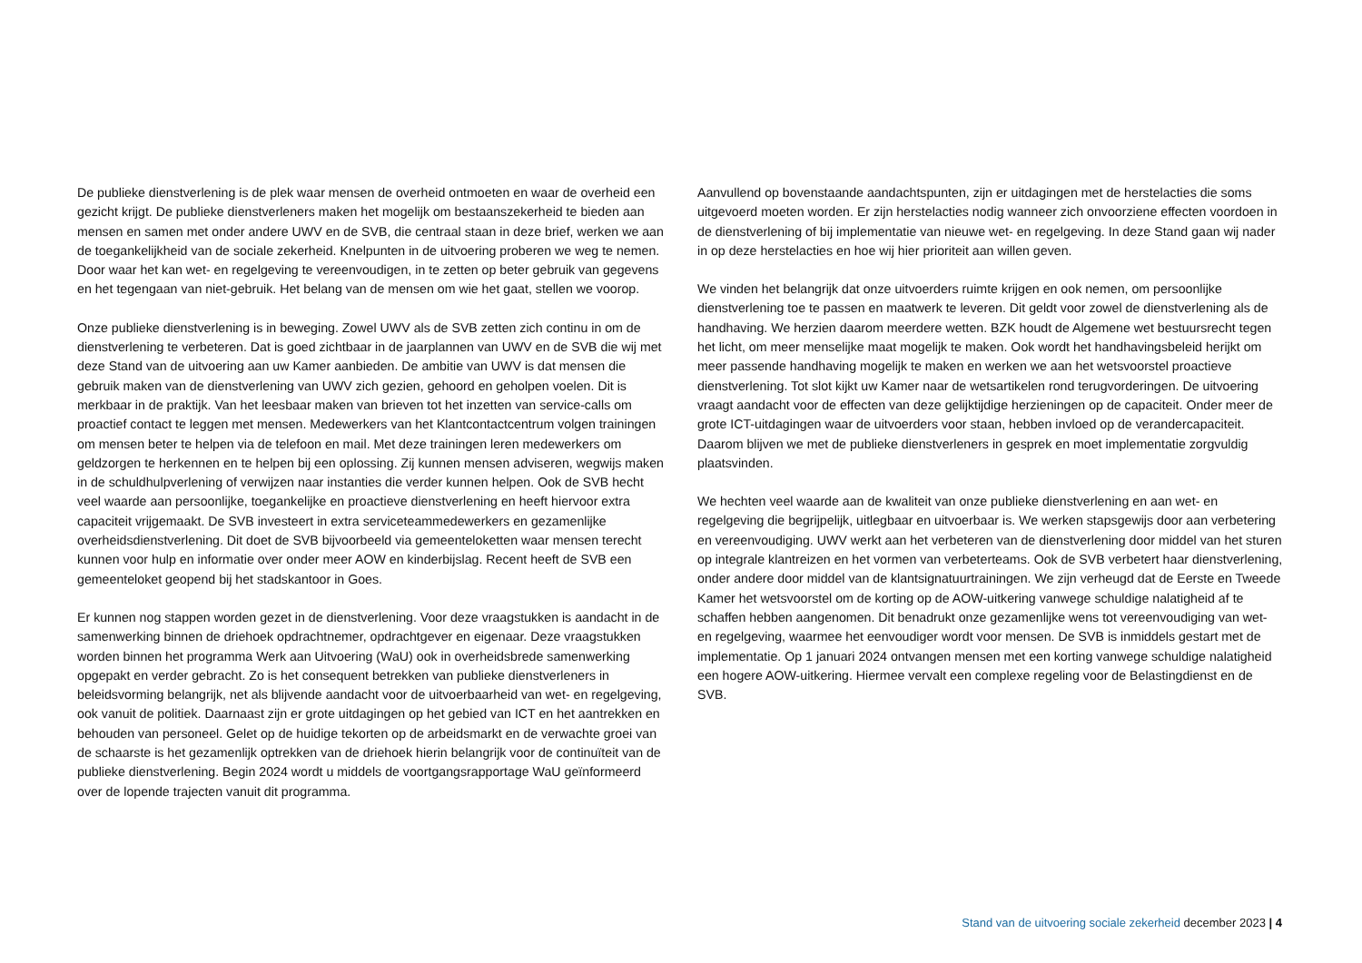De publieke dienstverlening is de plek waar mensen de overheid ontmoeten en waar de overheid een gezicht krijgt. De publieke dienstverleners maken het mogelijk om bestaanszekerheid te bieden aan mensen en samen met onder andere UWV en de SVB, die centraal staan in deze brief, werken we aan de toegankelijkheid van de sociale zekerheid. Knelpunten in de uitvoering proberen we weg te nemen. Door waar het kan wet- en regelgeving te vereenvoudigen, in te zetten op beter gebruik van gegevens en het tegengaan van niet-gebruik. Het belang van de mensen om wie het gaat, stellen we voorop.
Onze publieke dienstverlening is in beweging. Zowel UWV als de SVB zetten zich continu in om de dienstverlening te verbeteren. Dat is goed zichtbaar in de jaarplannen van UWV en de SVB die wij met deze Stand van de uitvoering aan uw Kamer aanbieden. De ambitie van UWV is dat mensen die gebruik maken van de dienstverlening van UWV zich gezien, gehoord en geholpen voelen. Dit is merkbaar in de praktijk. Van het leesbaar maken van brieven tot het inzetten van service-calls om proactief contact te leggen met mensen. Medewerkers van het Klantcontactcentrum volgen trainingen om mensen beter te helpen via de telefoon en mail. Met deze trainingen leren medewerkers om geldzorgen te herkennen en te helpen bij een oplossing. Zij kunnen mensen adviseren, wegwijs maken in de schuldhulpverlening of verwijzen naar instanties die verder kunnen helpen. Ook de SVB hecht veel waarde aan persoonlijke, toegankelijke en proactieve dienstverlening en heeft hiervoor extra capaciteit vrijgemaakt. De SVB investeert in extra serviceteammedewerkers en gezamenlijke overheidsdienstverlening. Dit doet de SVB bijvoorbeeld via gemeenteloketten waar mensen terecht kunnen voor hulp en informatie over onder meer AOW en kinderbijslag. Recent heeft de SVB een gemeenteloket geopend bij het stadskantoor in Goes.
Er kunnen nog stappen worden gezet in de dienstverlening. Voor deze vraagstukken is aandacht in de samenwerking binnen de driehoek opdrachtnemer, opdrachtgever en eigenaar. Deze vraagstukken worden binnen het programma Werk aan Uitvoering (WaU) ook in overheidsbrede samenwerking opgepakt en verder gebracht. Zo is het consequent betrekken van publieke dienstverleners in beleidsvorming belangrijk, net als blijvende aandacht voor de uitvoerbaarheid van wet- en regelgeving, ook vanuit de politiek. Daarnaast zijn er grote uitdagingen op het gebied van ICT en het aantrekken en behouden van personeel. Gelet op de huidige tekorten op de arbeidsmarkt en de verwachte groei van de schaarste is het gezamenlijk optrekken van de driehoek hierin belangrijk voor de continuïteit van de publieke dienstverlening. Begin 2024 wordt u middels de voortgangsrapportage WaU geïnformeerd over de lopende trajecten vanuit dit programma.
Aanvullend op bovenstaande aandachtspunten, zijn er uitdagingen met de herstelacties die soms uitgevoerd moeten worden. Er zijn herstelacties nodig wanneer zich onvoorziene effecten voordoen in de dienstverlening of bij implementatie van nieuwe wet- en regelgeving. In deze Stand gaan wij nader in op deze herstelacties en hoe wij hier prioriteit aan willen geven.
We vinden het belangrijk dat onze uitvoerders ruimte krijgen en ook nemen, om persoonlijke dienstverlening toe te passen en maatwerk te leveren. Dit geldt voor zowel de dienstverlening als de handhaving. We herzien daarom meerdere wetten. BZK houdt de Algemene wet bestuursrecht tegen het licht, om meer menselijke maat mogelijk te maken. Ook wordt het handhavingsbeleid herijkt om meer passende handhaving mogelijk te maken en werken we aan het wetsvoorstel proactieve dienstverlening. Tot slot kijkt uw Kamer naar de wetsartikelen rond terugvorderingen. De uitvoering vraagt aandacht voor de effecten van deze gelijktijdige herzieningen op de capaciteit. Onder meer de grote ICT-uitdagingen waar de uitvoerders voor staan, hebben invloed op de verandercapaciteit. Daarom blijven we met de publieke dienstverleners in gesprek en moet implementatie zorgvuldig plaatsvinden.
We hechten veel waarde aan de kwaliteit van onze publieke dienstverlening en aan wet- en regelgeving die begrijpelijk, uitlegbaar en uitvoerbaar is. We werken stapsgewijs door aan verbetering en vereenvoudiging. UWV werkt aan het verbeteren van de dienstverlening door middel van het sturen op integrale klantreizen en het vormen van verbeterteams. Ook de SVB verbetert haar dienstverlening, onder andere door middel van de klantsignatuurtrainingen. We zijn verheugd dat de Eerste en Tweede Kamer het wetsvoorstel om de korting op de AOW-uitkering vanwege schuldige nalatigheid af te schaffen hebben aangenomen. Dit benadrukt onze gezamenlijke wens tot vereenvoudiging van wet- en regelgeving, waarmee het eenvoudiger wordt voor mensen. De SVB is inmiddels gestart met de implementatie. Op 1 januari 2024 ontvangen mensen met een korting vanwege schuldige nalatigheid een hogere AOW-uitkering. Hiermee vervalt een complexe regeling voor de Belastingdienst en de SVB.
Stand van de uitvoering sociale zekerheid december 2023 | 4